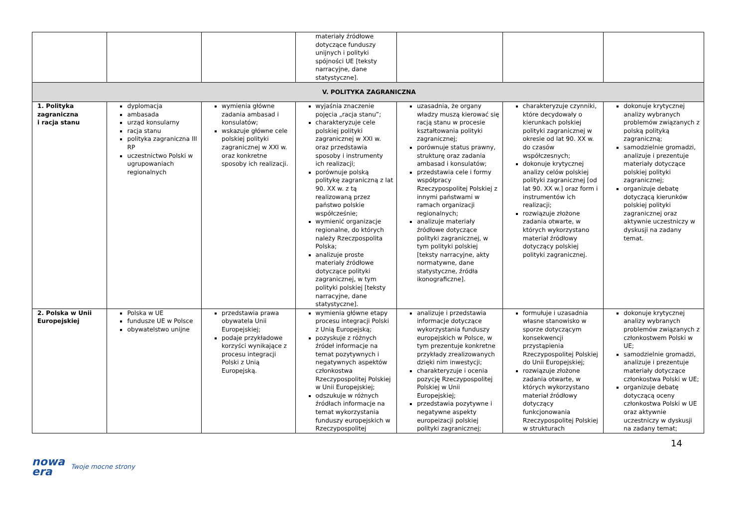| | | | materiały źródłowe dotyczące funduszy unijnych i polityki spójności UE [teksty narracyjne, dane statystyczne]. | | | |
| V. POLITYKA ZAGRANICZNA | | | | | | |
| 1. Polityka zagraniczna i racja stanu | dyplomacja ambasada urząd konsularny racja stanu polityka zagraniczna III RP uczestnictwo Polski w ugrupowaniach regionalnych | wymienia główne zadania ambasad i konsulatów; wskazuje główne cele polskiej polityki zagranicznej w XXI w. oraz konkretne sposoby ich realizacji. | wyjaśnia znaczenie pojęcia „racja stanu”; charakteryzuje cele polskiej polityki zagranicznej w XXI w. oraz przedstawia sposoby i instrumenty ich realizacji; porównuje polską politykę zagraniczną z lat 90. XX w. z tą realizowaną przez państwo polskie współcześnie; wymienić organizacje regionalne, do których należy Rzeczpospolita Polska; analizuje proste materiały źródłowe dotyczące polityki zagranicznej, w tym polityki polskiej [teksty narracyjne, dane statystyczne]. | uzasadnia, że organy władzy muszą kierować się racją stanu w procesie kształtowania polityki zagranicznej; porównuje status prawny, strukturę oraz zadania ambasad i konsulatów; przedstawia cele i formy współpracy Rzeczypospolitej Polskiej z innymi państwami w ramach organizacji regionalnych; analizuje materiały źródłowe dotyczące polityki zagranicznej, w tym polityki polskiej [teksty narracyjne, akty normatywne, dane statystyczne, źródła ikonograficzne]. | charakteryzuje czynniki, które decydowały o kierunkach polskiej polityki zagranicznej w okresie od lat 90. XX w. do czasów współczesnych; dokonuje krytycznej analizy celów polskiej polityki zagranicznej [od lat 90. XX w.] oraz form i instrumentów ich realizacji; rozwiązuje złożone zadania otwarte, w których wykorzystano materiał źródłowy dotyczący polskiej polityki zagranicznej. | dokonuje krytycznej analizy wybranych problemów związanych z polską polityką zagraniczną; samodzielnie gromadzi, analizuje i prezentuje materiały dotyczące polskiej polityki zagranicznej; organizuje debatę dotyczącą kierunków polskiej polityki zagranicznej oraz aktywnie uczestniczy w dyskusji na zadany temat. |
| 2. Polska w Unii Europejskiej | Polska w UE fundusze UE w Polsce obywatelstwo unijne | przedstawia prawa obywatela Unii Europejskiej; podaje przykładowe korzyści wynikające z procesu integracji Polski z Unią Europejską. | wymienia główne etapy procesu integracji Polski z Unią Europejską; pozyskuje z różnych źródeł informacje na temat pozytywnych i negatywnych aspektów członkostwa Rzeczypospolitej Polskiej w Unii Europejskiej; odszukuje w różnych źródłach informacje na temat wykorzystania funduszy europejskich w Rzeczypospolitej | analizuje i przedstawia informacje dotyczące wykorzystania funduszy europejskich w Polsce, w tym prezentuje konkretne przykłady zrealizowanych dzięki nim inwestycji; charakteryzuje i ocenia pozycję Rzeczypospolitej Polskiej w Unii Europejskiej; przedstawia pozytywne i negatywne aspekty europeizacji polskiej polityki zagranicznej; | formułuje i uzasadnia własne stanowisko w sporze dotyczącym konsekwencji przystąpienia Rzeczypospolitej Polskiej do Unii Europejskiej; rozwiązuje złożone zadania otwarte, w których wykorzystano materiał źródłowy dotyczący funkcjonowania Rzeczypospolitej Polskiej w strukturach | dokonuje krytycznej analizy wybranych problemów związanych z członkostwem Polski w UE; samodzielnie gromadzi, analizuje i prezentuje materiały dotyczące członkostwa Polski w UE; organizuje debatę dotyczącą oceny członkostwa Polski w UE oraz aktywnie uczestniczy w dyskusji na zadany temat; |
14
nowa
era
Twoje mocne strony